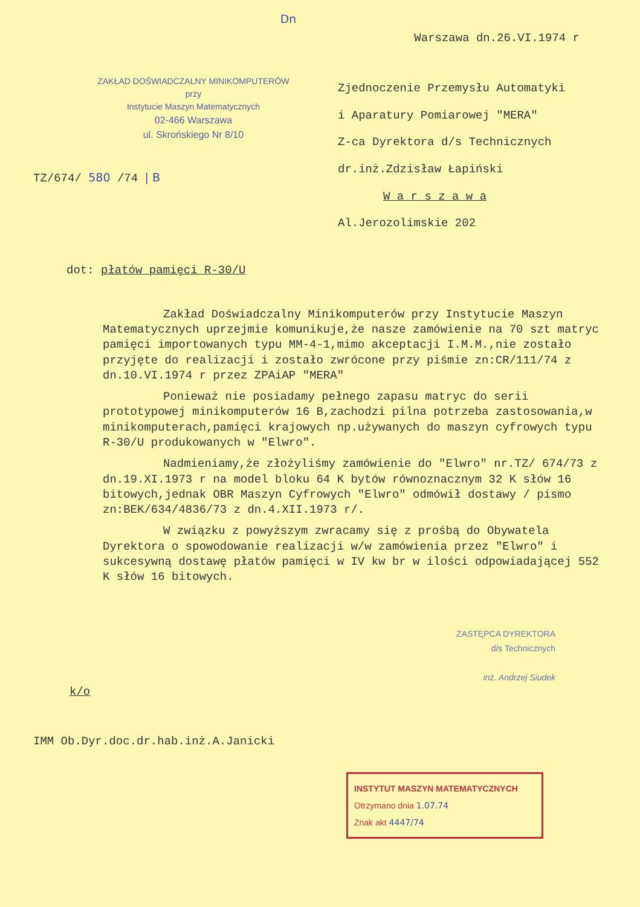Dn
Warszawa dn.26.VI.1974 r
ZAKŁAD DOŚWIADCZALNY MINIKOMPUTERÓW
przy
Instytucie Maszyn Matematycznych
02-466 Warszawa
ul. Skrońskiego Nr 8/10
Zjednoczenie Przemysłu Automatyki
i Aparatury Pomiarowej "MERA"
Z-ca Dyrektora d/s Technicznych
dr.inż.Zdzisław Łapiński
W a r s z a w a
Al.Jerozolimskie 202
TZ/674/ 580 /74 | B
dot: płatów pamięci R-30/U
Zakład Doświadczalny Minikomputerów przy Instytucie Maszyn Matematycznych uprzejmie komunikuje,że nasze zamówienie na 70 szt matryc pamięci importowanych typu MM-4-1,mimo akceptacji I.M.M.,nie zostało przyjęte do realizacji i zostało zwrócone przy piśmie zn:CR/111/74 z dn.10.VI.1974 r przez ZPAiAP "MERA"
Ponieważ nie posiadamy pełnego zapasu matryc do serii prototypowej minikomputerów 16 B,zachodzi pilna potrzeba zastosowania,w minikomputerach,pamięci krajowych np.używanych do maszyn cyfrowych typu R-30/U produkowanych w "Elwro".
Nadmieniamy,że złożyliśmy zamówienie do "Elwro" nr.TZ/ 674/73 z dn.19.XI.1973 r na model bloku 64 K bytów równoznacznym 32 K słów 16 bitowych,jednak OBR Maszyn Cyfrowych "Elwro" odmówił dostawy / pismo zn:BEK/634/4836/73 z dn.4.XII.1973 r/.
W związku z powyższym zwracamy się z prośbą do Obywatela Dyrektora o spowodowanie realizacji w/w zamówienia przez "Elwro" i sukcesywną dostawę płatów pamięci w IV kw br w ilości odpowiadającej 552 K słów 16 bitowych.
ZASTĘPCA DYREKTORA
d/s Technicznych
inż. Andrzej Siudek
k/o
IMM Ob.Dyr.doc.dr.hab.inż.A.Janicki
INSTYTUT MASZYN MATEMATYCZNYCH
Otrzymano dnia 1.07.74
Znak akt 4447/74